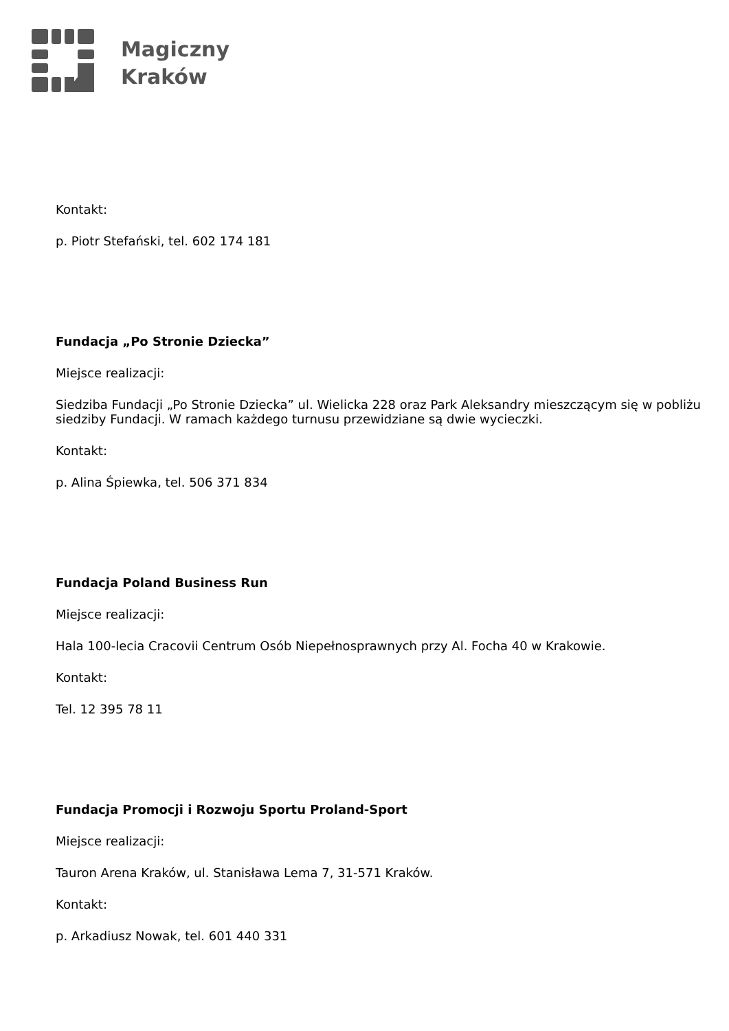Magiczny
Kraków
Kontakt:
p. Piotr Stefański, tel. 602 174 181
Fundacja „Po Stronie Dziecka”
Miejsce realizacji:
Siedziba Fundacji „Po Stronie Dziecka” ul. Wielicka 228 oraz Park Aleksandry mieszczącym się w pobliżu siedziby Fundacji. W ramach każdego turnusu przewidziane są dwie wycieczki.
Kontakt:
p. Alina Śpiewka, tel. 506 371 834
Fundacja Poland Business Run
Miejsce realizacji:
Hala 100-lecia Cracovii Centrum Osób Niepełnosprawnych przy Al. Focha 40 w Krakowie.
Kontakt:
Tel. 12 395 78 11
Fundacja Promocji i Rozwoju Sportu Proland-Sport
Miejsce realizacji:
Tauron Arena Kraków, ul. Stanisława Lema 7, 31-571 Kraków.
Kontakt:
p. Arkadiusz Nowak, tel. 601 440 331